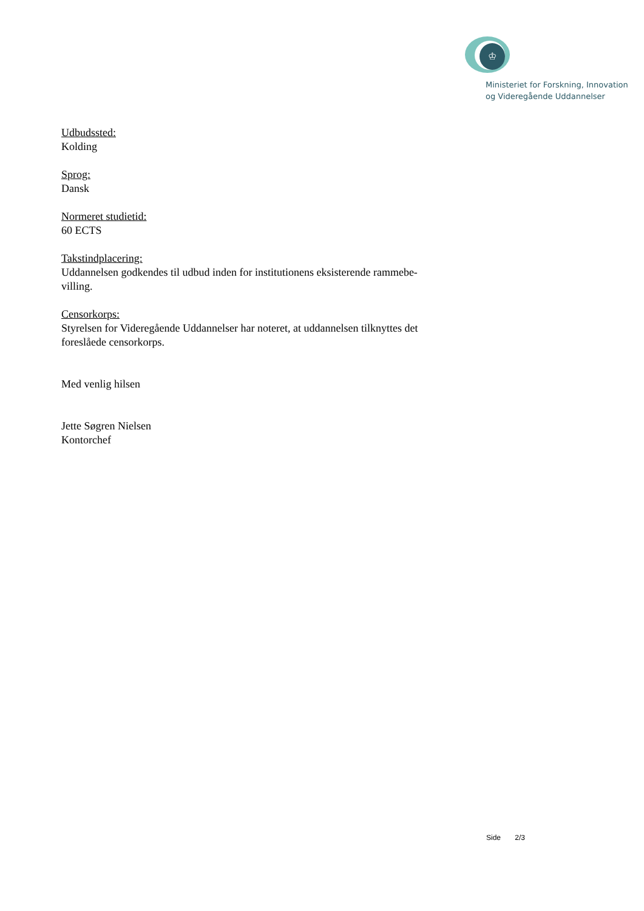♔
Ministeriet for Forskning, Innovation
og Videregående Uddannelser
Udbudssted:
Kolding
Sprog:
Dansk
Normeret studietid:
60 ECTS
Takstindplacering:
Uddannelsen godkendes til udbud inden for institutionens eksisterende rammebe-
villing.
Censorkorps:
Styrelsen for Videregående Uddannelser har noteret, at uddannelsen tilknyttes det foreslåede censorkorps.
Med venlig hilsen
Jette Søgren Nielsen
Kontorchef
Side 2/3